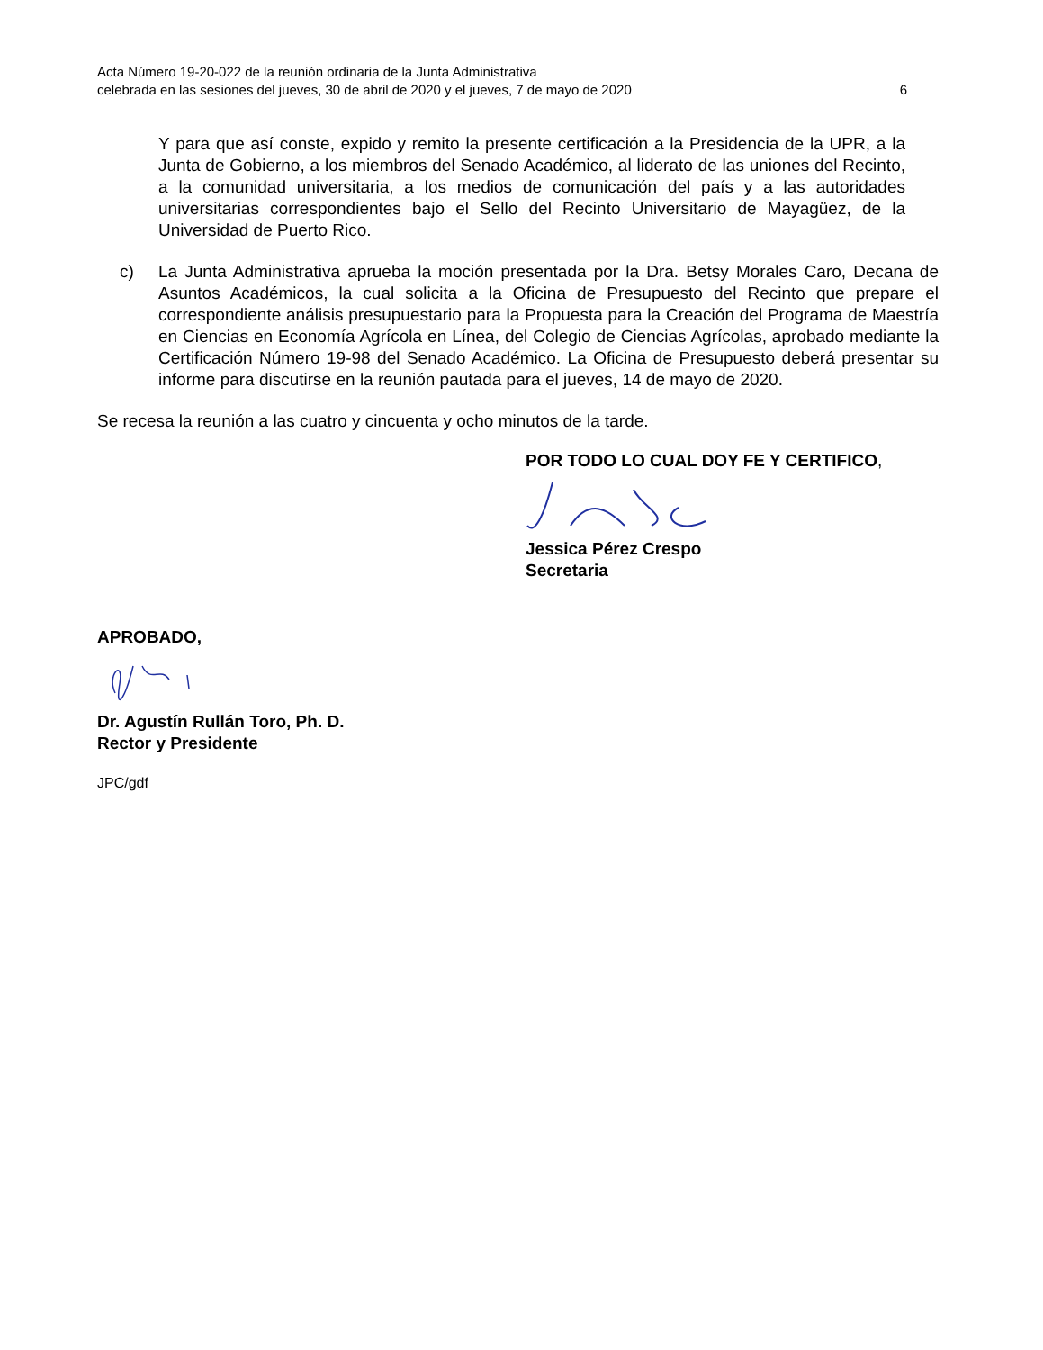Acta Número 19-20-022 de la reunión ordinaria de la Junta Administrativa
celebrada en las sesiones del jueves, 30 de abril de 2020 y el jueves, 7 de mayo de 2020 6
Y para que así conste, expido y remito la presente certificación a la Presidencia de la UPR, a la Junta de Gobierno, a los miembros del Senado Académico, al liderato de las uniones del Recinto, a la comunidad universitaria, a los medios de comunicación del país y a las autoridades universitarias correspondientes bajo el Sello del Recinto Universitario de Mayagüez, de la Universidad de Puerto Rico.
c) La Junta Administrativa aprueba la moción presentada por la Dra. Betsy Morales Caro, Decana de Asuntos Académicos, la cual solicita a la Oficina de Presupuesto del Recinto que prepare el correspondiente análisis presupuestario para la Propuesta para la Creación del Programa de Maestría en Ciencias en Economía Agrícola en Línea, del Colegio de Ciencias Agrícolas, aprobado mediante la Certificación Número 19-98 del Senado Académico. La Oficina de Presupuesto deberá presentar su informe para discutirse en la reunión pautada para el jueves, 14 de mayo de 2020.
Se recesa la reunión a las cuatro y cincuenta y ocho minutos de la tarde.
POR TODO LO CUAL DOY FE Y CERTIFICO,
Jessica Pérez Crespo
Secretaria
APROBADO,
Dr. Agustín Rullán Toro, Ph. D.
Rector y Presidente
JPC/gdf